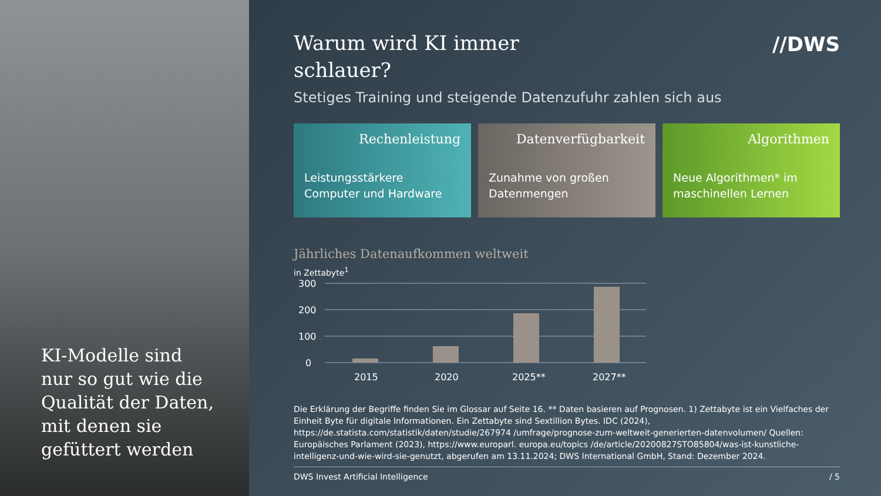KI-Modelle sind
nur so gut wie die
Qualität der Daten,
mit denen sie
gefüttert werden
//DWS
Warum wird KI immer schlauer?
Stetiges Training und steigende Datenzufuhr zahlen sich aus
Rechenleistung
Leistungsstärkere Computer und Hardware
Datenverfügbarkeit
Zunahme von großen Datenmengen
Algorithmen
Neue Algorithmen* im maschinellen Lernen
Jährliches Datenaufkommen weltweit
in Zettabyte<sup>1</sup>
300
200
100
0
2015
2020
2025**
2027**
Die Erklärung der Begriffe finden Sie im Glossar auf Seite 16. ** Daten basieren auf Prognosen. 1) Zettabyte ist ein Vielfaches der Einheit Byte für digitale Informationen. Ein Zettabyte sind Sextillion Bytes. IDC (2024), https://de.statista.com/statistik/daten/studie/267974 /umfrage/prognose-zum-weltweit-generierten-datenvolumen/ Quellen: Europäisches Parlament (2023), https://www.europarl. europa.eu/topics /de/article/20200827STO85804/was-ist-kunstliche-intelligenz-und-wie-wird-sie-genutzt, abgerufen am 13.11.2024; DWS International GmbH, Stand: Dezember 2024.
DWS Invest Artificial Intelligence / 5